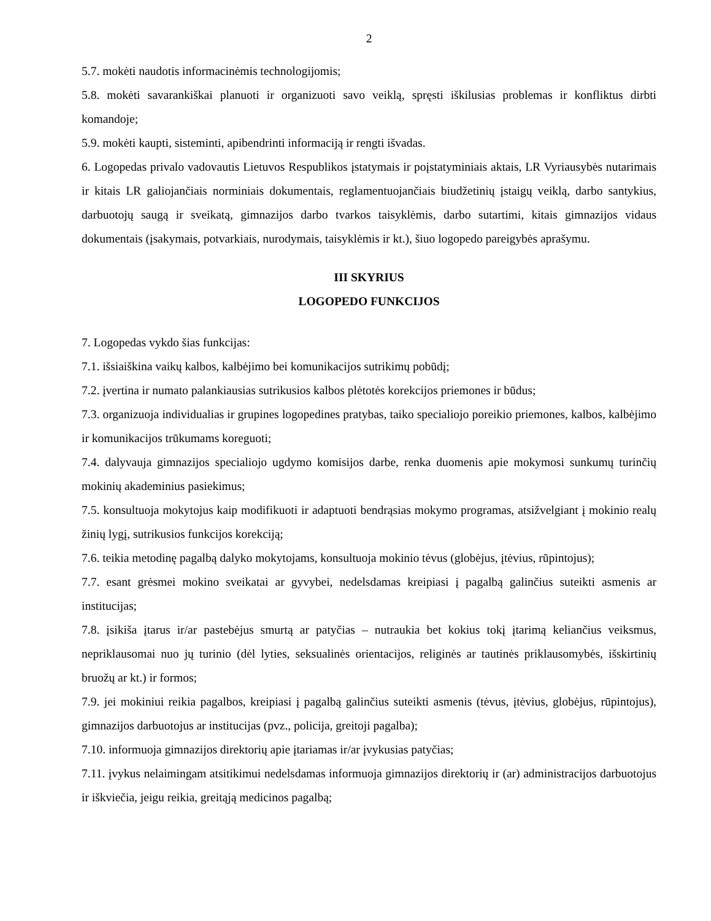2
5.7. mokėti naudotis informacinėmis technologijomis;
5.8. mokėti savarankiškai planuoti ir organizuoti savo veiklą, spręsti iškilusias problemas ir konfliktus dirbti komandoje;
5.9. mokėti kaupti, sisteminti, apibendrinti informaciją ir rengti išvadas.
6. Logopedas privalo vadovautis Lietuvos Respublikos įstatymais ir poįstatyminiais aktais, LR Vyriausybės nutarimais ir kitais LR galiojančiais norminiais dokumentais, reglamentuojančiais biudžetinių įstaigų veiklą, darbo santykius, darbuotojų saugą ir sveikatą, gimnazijos darbo tvarkos taisyklėmis, darbo sutartimi, kitais gimnazijos vidaus dokumentais (įsakymais, potvarkiais, nurodymais, taisyklėmis ir kt.), šiuo logopedo pareigybės aprašymu.
III SKYRIUS
LOGOPEDO FUNKCIJOS
7. Logopedas vykdo šias funkcijas:
7.1. išsiaiškina vaikų kalbos, kalbėjimo bei komunikacijos sutrikimų pobūdį;
7.2. įvertina ir numato palankiausias sutrikusios kalbos plėtotės korekcijos priemones ir būdus;
7.3. organizuoja individualias ir grupines logopedines pratybas, taiko specialiojo poreikio priemones, kalbos, kalbėjimo ir komunikacijos trūkumams koreguoti;
7.4. dalyvauja gimnazijos specialiojo ugdymo komisijos darbe, renka duomenis apie mokymosi sunkumų turinčių mokinių akademinius pasiekimus;
7.5. konsultuoja mokytojus kaip modifikuoti ir adaptuoti bendrąsias mokymo programas, atsižvelgiant į mokinio realų žinių lygį, sutrikusios funkcijos korekciją;
7.6. teikia metodinę pagalbą dalyko mokytojams, konsultuoja mokinio tėvus (globėjus, įtėvius, rūpintojus);
7.7. esant grėsmei mokino sveikatai ar gyvybei, nedelsdamas kreipiasi į pagalbą galinčius suteikti asmenis ar institucijas;
7.8. įsikiša įtarus ir/ar pastebėjus smurtą ar patyčias – nutraukia bet kokius tokį įtarimą keliančius veiksmus, nepriklausomai nuo jų turinio (dėl lyties, seksualinės orientacijos, religinės ar tautinės priklausomybės, išskirtinių bruožų ar kt.) ir formos;
7.9. jei mokiniui reikia pagalbos, kreipiasi į pagalbą galinčius suteikti asmenis (tėvus, įtėvius, globėjus, rūpintojus), gimnazijos darbuotojus ar institucijas (pvz., policija, greitoji pagalba);
7.10. informuoja gimnazijos direktorių apie įtariamas ir/ar įvykusias patyčias;
7.11. įvykus nelaimingam atsitikimui nedelsdamas informuoja gimnazijos direktorių ir (ar) administracijos darbuotojus ir iškviečia, jeigu reikia, greitąją medicinos pagalbą;